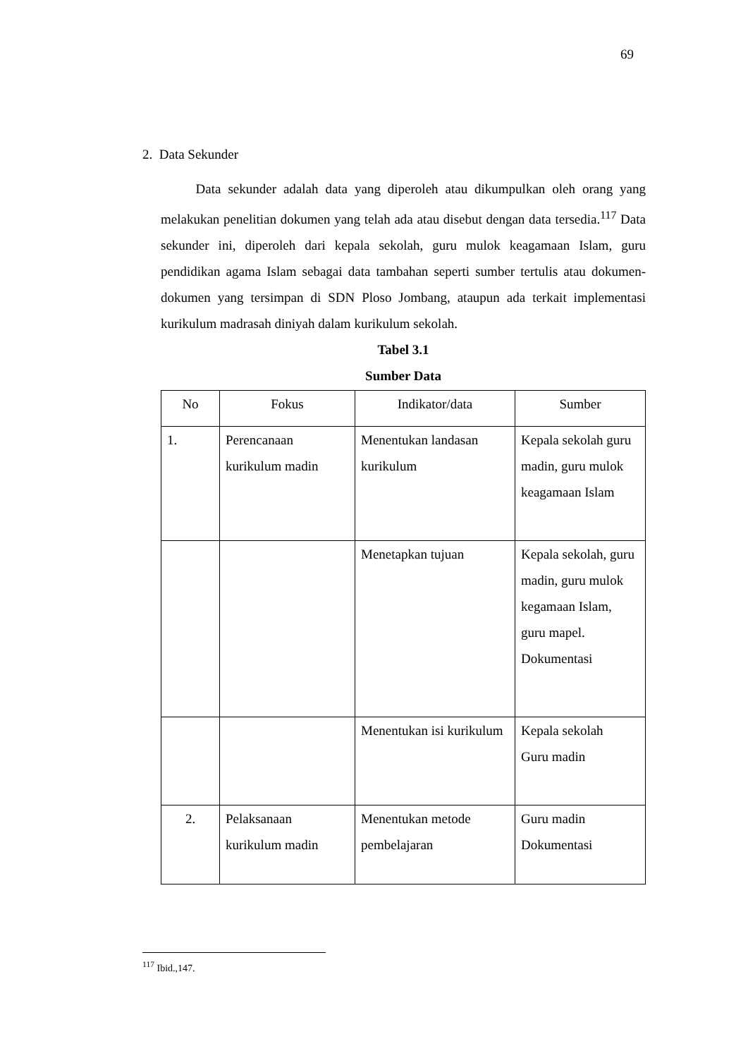69
2. Data Sekunder
Data sekunder adalah data yang diperoleh atau dikumpulkan oleh orang yang melakukan penelitian dokumen yang telah ada atau disebut dengan data tersedia.<sup>117</sup> Data sekunder ini, diperoleh dari kepala sekolah, guru mulok keagamaan Islam, guru pendidikan agama Islam sebagai data tambahan seperti sumber tertulis atau dokumen-dokumen yang tersimpan di SDN Ploso Jombang, ataupun ada terkait implementasi kurikulum madrasah diniyah dalam kurikulum sekolah.
Tabel 3.1
Sumber Data
| No | Fokus | Indikator/data | Sumber |
| --- | --- | --- | --- |
| 1. | Perencanaan kurikulum madin | Menentukan landasan kurikulum | Kepala sekolah guru madin, guru mulok keagamaan Islam |
| | | Menetapkan tujuan | Kepala sekolah, guru madin, guru mulok kegamaan Islam, guru mapel. Dokumentasi |
| | | Menentukan isi kurikulum | Kepala sekolah Guru madin |
| 2. | Pelaksanaan kurikulum madin | Menentukan metode pembelajaran | Guru madin Dokumentasi |
<sup>117</sup> Ibid.,147.